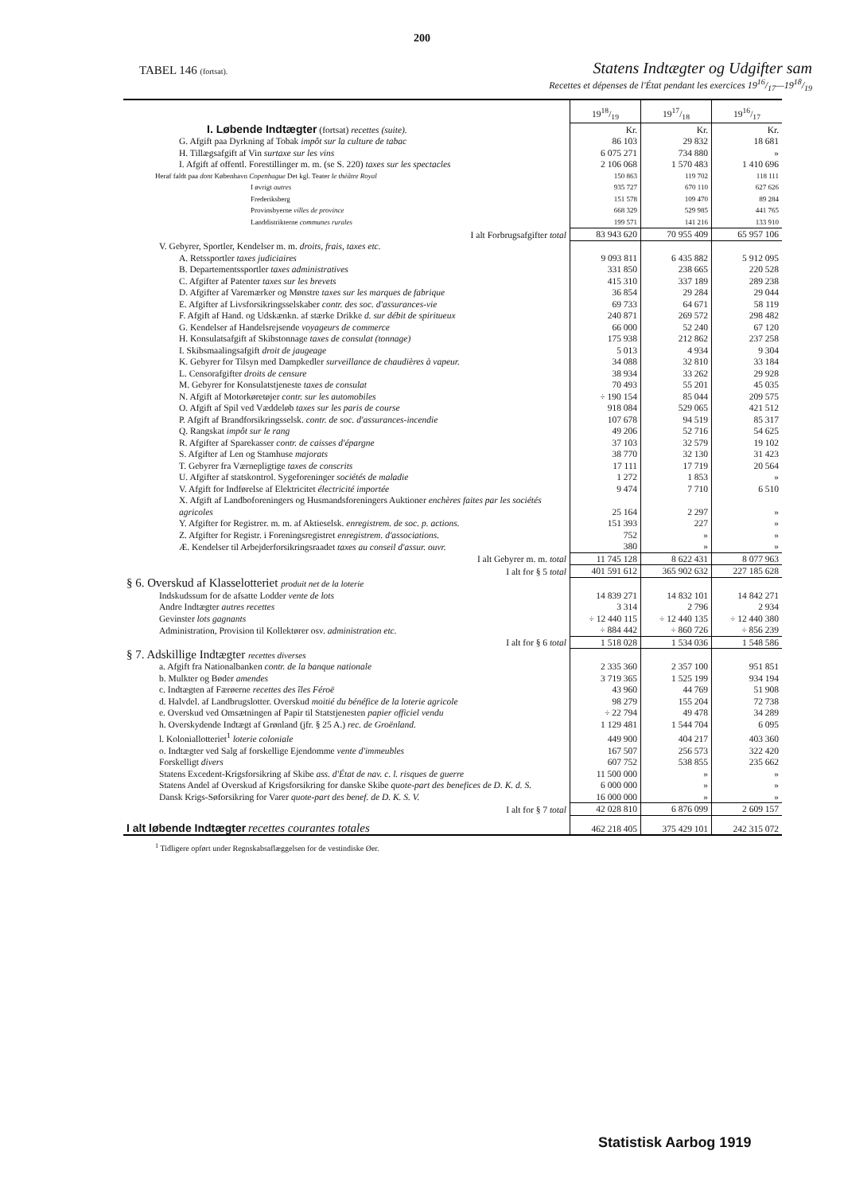200
TABEL 146 (fortsat).
Statens Indtægter og Udgifter sam
Recettes et dépenses de l'État pendant les exercices 1916/17—1918/19
| | 1918/19 | 1917/18 | 1916/17 |
| --- | --- | --- | --- |
| I. Løbende Indtægter (fortsat) recettes (suite). | Kr. | Kr. | Kr. |
| G. Afgift paa Dyrkning af Tobak impôt sur la culture de tabac | 86 103 | 29 832 | 18 681 |
| H. Tillægsafgift af Vin surtaxe sur les vins | 6 075 271 | 734 880 | » |
| I. Afgift af offentl. Forestillinger m. m. (se S. 220) taxes sur les spectacles | 2 106 068 | 1 570 483 | 1 410 696 |
| Heraf faldt paa dont København Copenhague Det kgl. Teater le théâtre Royal | 150 863 | 119 702 | 118 111 |
| I øvrigt autres | 935 727 | 670 110 | 627 626 |
| Frederiksberg | 151 578 | 109 470 | 89 284 |
| Provinsbyerne villes de province | 668 329 | 529 985 | 441 765 |
| Landdistrikterne communes rurales | 199 571 | 141 216 | 133 910 |
| I alt Forbrugsafgifter total | 83 943 620 | 70 955 409 | 65 957 106 |
| V. Gebyrer, Sportler, Kendelser m. m. droits, frais, taxes etc. | | | |
| A. Retssportler taxes judiciaires | 9 093 811 | 6 435 882 | 5 912 095 |
| B. Departementssportler taxes administratives | 331 850 | 238 665 | 220 528 |
| C. Afgifter af Patenter taxes sur les brevets | 415 310 | 337 189 | 289 238 |
| D. Afgifter af Varemærker og Mønstre taxes sur les marques de fabrique | 36 854 | 29 284 | 29 044 |
| E. Afgifter af Livsforsikringsselskaber contr. des soc. d'assurances-vie | 69 733 | 64 671 | 58 119 |
| F. Afgift af Hand. og Udskænkn. af stærke Drikke d. sur débit de spiritueux | 240 871 | 269 572 | 298 482 |
| G. Kendelser af Handelsrejsende voyageurs de commerce | 66 000 | 52 240 | 67 120 |
| H. Konsulatsafgift af Skibstonnage taxes de consulat (tonnage) | 175 938 | 212 862 | 237 258 |
| I. Skibsmaalingsafgift droit de jaugeage | 5 013 | 4 934 | 9 304 |
| K. Gebyrer for Tilsyn med Dampkedler surveillance de chaudières à vapeur. | 34 088 | 32 810 | 33 184 |
| L. Censorafgifter droits de censure | 38 934 | 33 262 | 29 928 |
| M. Gebyrer for Konsulatstjeneste taxes de consulat | 70 493 | 55 201 | 45 035 |
| N. Afgift af Motorkøretøjer contr. sur les automobiles | ÷ 190 154 | 85 044 | 209 575 |
| O. Afgift af Spil ved Væddeløb taxes sur les paris de course | 918 084 | 529 065 | 421 512 |
| P. Afgift af Brandforsikringsselsk. contr. de soc. d'assurances-incendie | 107 678 | 94 519 | 85 317 |
| Q. Rangskat impôt sur le rang | 49 206 | 52 716 | 54 625 |
| R. Afgifter af Sparekasser contr. de caisses d'épargne | 37 103 | 32 579 | 19 102 |
| S. Afgifter af Len og Stamhuse majorats | 38 770 | 32 130 | 31 423 |
| T. Gebyrer fra Værnepligtige taxes de conscrits | 17 111 | 17 719 | 20 564 |
| U. Afgifter af statskontrol. Sygeforeninger sociétés de maladie | 1 272 | 1 853 | » |
| V. Afgift for Indførelse af Elektricitet électricité importée | 9 474 | 7 710 | 6 510 |
| X. Afgift af Landboforeningers og Husmandsforeningers Auktioner enchères faites par les sociétés agricoles | 25 164 | 2 297 | » |
| Y. Afgifter for Registrer. m. m. af Aktieselsk. enregistrem. de soc. p. actions. | 151 393 | 227 | » |
| Z. Afgifter for Registr. i Foreningsregistret enregistrem. d'associations. | 752 | » | » |
| Æ. Kendelser til Arbejderforsikringsraadet taxes au conseil d'assur. ouvr. | 380 | » | » |
| I alt Gebyrer m. m. total | 11 745 128 | 8 622 431 | 8 077 963 |
| I alt for § 5 total | 401 591 612 | 365 902 632 | 227 185 628 |
| § 6. Overskud af Klasselotteriet produit net de la loterie | | | |
| Indskudssum for de afsatte Lodder vente de lots | 14 839 271 | 14 832 101 | 14 842 271 |
| Andre Indtægter autres recettes | 3 314 | 2 796 | 2 934 |
| Gevinster lots gagnants | ÷ 12 440 115 | ÷ 12 440 135 | ÷ 12 440 380 |
| Administration, Provision til Kollektører osv. administration etc. | ÷ 884 442 | ÷ 860 726 | ÷ 856 239 |
| I alt for § 6 total | 1 518 028 | 1 534 036 | 1 548 586 |
| § 7. Adskillige Indtægter recettes diverses | | | |
| a. Afgift fra Nationalbanken contr. de la banque nationale | 2 335 360 | 2 357 100 | 951 851 |
| b. Mulkter og Bøder amendes | 3 719 365 | 1 525 199 | 934 194 |
| c. Indtægten af Færøerne recettes des îles Féroë | 43 960 | 44 769 | 51 908 |
| d. Halvdel. af Landbrugslotter. Overskud moitié du bénéfice de la loterie agricole | 98 279 | 155 204 | 72 738 |
| e. Overskud ved Omsætningen af Papir til Statstjenesten papier officiel vendu | ÷ 22 794 | 49 478 | 34 289 |
| h. Overskydende Indtægt af Grønland (jfr. § 25 A.) rec. de Groënland. | 1 129 481 | 1 544 704 | 6 095 |
| l. Koloniallotteriet<sup>1</sup> loterie coloniale | 449 900 | 404 217 | 403 360 |
| o. Indtægter ved Salg af forskellige Ejendomme vente d'immeubles | 167 507 | 256 573 | 322 420 |
| Forskelligt divers | 607 752 | 538 855 | 235 662 |
| Statens Excedent-Krigsforsikring af Skibe ass. d'État de nav. c. l. risques de guerre | 11 500 000 | » | » |
| Statens Andel af Overskud af Krigsforsikring for danske Skibe quote-part des benefices de D. K. d. S. | 6 000 000 | » | » |
| Dansk Krigs-Søforsikring for Varer quote-part des benef. de D. K. S. V. | 16 000 000 | » | » |
| I alt for § 7 total | 42 028 810 | 6 876 099 | 2 609 157 |
| I alt løbende Indtægter recettes courantes totales | 462 218 405 | 375 429 101 | 242 315 072 |
<sup>1</sup> Tidligere opført under Regnskabsaflæggelsen for de vestindiske Øer.
Statistisk Aarbog 1919